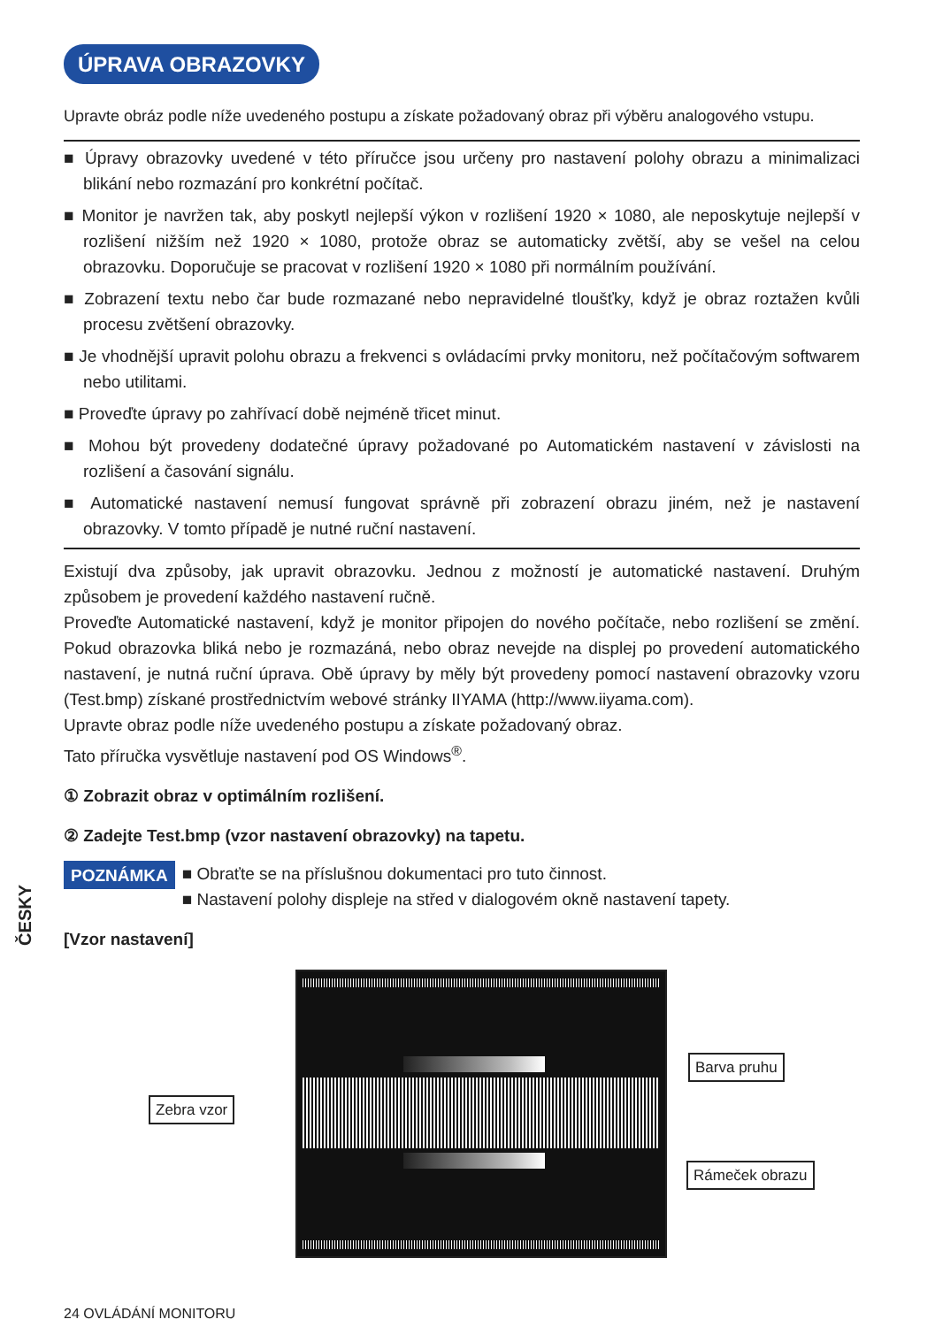ÚPRAVA OBRAZOVKY
Upravte obráz podle níže uvedeného postupu a získate požadovaný obraz při výběru analogového vstupu.
■ Úpravy obrazovky uvedené v této příručce jsou určeny pro nastavení polohy obrazu a minimalizaci blikání nebo rozmazání pro konkrétní počítač.
■ Monitor je navržen tak, aby poskytl nejlepší výkon v rozlišení 1920 × 1080, ale neposkytuje nejlepší v rozlišení nižším než 1920 × 1080, protože obraz se automaticky zvětší, aby se vešel na celou obrazovku. Doporučuje se pracovat v rozlišení 1920 × 1080 při normálním používání.
■ Zobrazení textu nebo čar bude rozmazané nebo nepravidelné tloušťky, když je obraz roztažen kvůli procesu zvětšení obrazovky.
■ Je vhodnější upravit polohu obrazu a frekvenci s ovládacími prvky monitoru, než počítačovým softwarem nebo utilitami.
■ Proveďte úpravy po zahřívací době nejméně třicet minut.
■ Mohou být provedeny dodatečné úpravy požadované po Automatickém nastavení v závislosti na rozlišení a časování signálu.
■ Automatické nastavení nemusí fungovat správně při zobrazení obrazu jiném, než je nastavení obrazovky. V tomto případě je nutné ruční nastavení.
Existují dva způsoby, jak upravit obrazovku. Jednou z možností je automatické nastavení. Druhým způsobem je provedení každého nastavení ručně.
Proveďte Automatické nastavení, když je monitor připojen do nového počítače, nebo rozlišení se změní. Pokud obrazovka bliká nebo je rozmazáná, nebo obraz nevejde na displej po provedení automatického nastavení, je nutná ruční úprava. Obě úpravy by měly být provedeny pomocí nastavení obrazovky vzoru (Test.bmp) získané prostřednictvím webové stránky IIYAMA (http://www.iiyama.com).
Upravte obraz podle níže uvedeného postupu a získate požadovaný obraz.
Tato příručka vysvětluje nastavení pod OS Windows<sup>®</sup>.
① Zobrazit obraz v optimálním rozlišení.
② Zadejte Test.bmp (vzor nastavení obrazovky) na tapetu.
POZNÁMKA
■ Obraťte se na příslušnou dokumentaci pro tuto činnost.
■ Nastavení polohy displeje na střed v dialogovém okně nastavení tapety.
[Vzor nastavení]
Zebra vzor
Barva pruhu
Rámeček obrazu
ČESKY
24 OVLÁDÁNÍ MONITORU